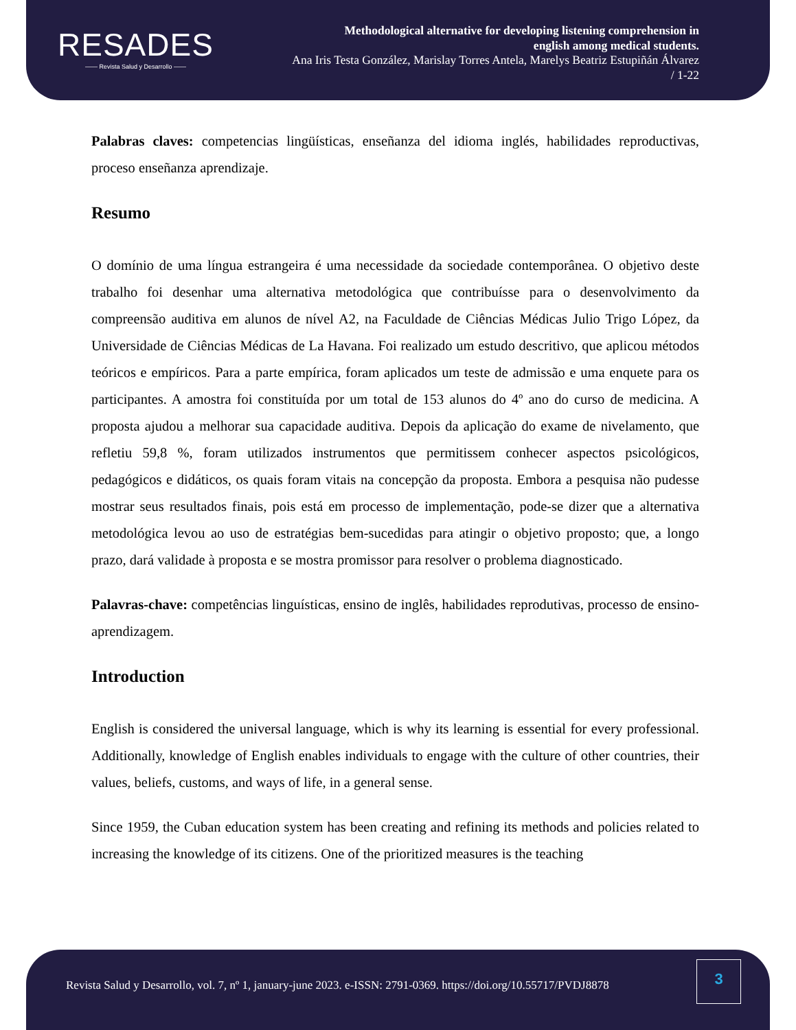RESADES
—— Revista Salud y Desarrollo ——
Methodological alternative for developing listening comprehension in
english among medical students.
Ana Iris Testa González, Marislay Torres Antela, Marelys Beatriz Estupiñán Álvarez
/ 1-22
Palabras claves: competencias lingüísticas, enseñanza del idioma inglés, habilidades reproductivas, proceso enseñanza aprendizaje.
Resumo
O domínio de uma língua estrangeira é uma necessidade da sociedade contemporânea. O objetivo deste trabalho foi desenhar uma alternativa metodológica que contribuísse para o desenvolvimento da compreensão auditiva em alunos de nível A2, na Faculdade de Ciências Médicas Julio Trigo López, da Universidade de Ciências Médicas de La Havana. Foi realizado um estudo descritivo, que aplicou métodos teóricos e empíricos. Para a parte empírica, foram aplicados um teste de admissão e uma enquete para os participantes. A amostra foi constituída por um total de 153 alunos do 4º ano do curso de medicina. A proposta ajudou a melhorar sua capacidade auditiva. Depois da aplicação do exame de nivelamento, que refletiu 59,8 %, foram utilizados instrumentos que permitissem conhecer aspectos psicológicos, pedagógicos e didáticos, os quais foram vitais na concepção da proposta. Embora a pesquisa não pudesse mostrar seus resultados finais, pois está em processo de implementação, pode-se dizer que a alternativa metodológica levou ao uso de estratégias bem-sucedidas para atingir o objetivo proposto; que, a longo prazo, dará validade à proposta e se mostra promissor para resolver o problema diagnosticado.
Palavras-chave: competências linguísticas, ensino de inglês, habilidades reprodutivas, processo de ensino-aprendizagem.
Introduction
English is considered the universal language, which is why its learning is essential for every professional. Additionally, knowledge of English enables individuals to engage with the culture of other countries, their values, beliefs, customs, and ways of life, in a general sense.
Since 1959, the Cuban education system has been creating and refining its methods and policies related to increasing the knowledge of its citizens. One of the prioritized measures is the teaching
Revista Salud y Desarrollo, vol. 7, nº 1, january-june 2023. e-ISSN: 2791-0369. https://doi.org/10.55717/PVDJ8878
3